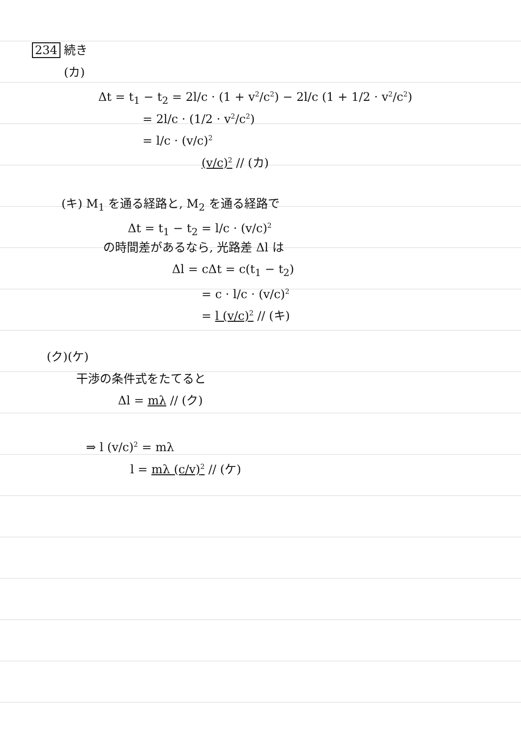234 続き
(カ)
Δt = t<sub>1</sub> − t<sub>2</sub> = 2l/c · (1 + v<sup>2</sup>/c<sup>2</sup>) − 2l/c (1 + 1/2 · v<sup>2</sup>/c<sup>2</sup>)
= 2l/c · (1/2 · v<sup>2</sup>/c<sup>2</sup>)
= l/c · (v/c)<sup>2</sup>
(v/c)<sup>2</sup> // (カ)
(キ) M<sub>1</sub> を通る経路と, M<sub>2</sub> を通る経路で
Δt = t<sub>1</sub> − t<sub>2</sub> = l/c · (v/c)<sup>2</sup>
の時間差があるなら, 光路差 Δl は
Δl = cΔt = c(t<sub>1</sub> − t<sub>2</sub>)
= c · l/c · (v/c)<sup>2</sup>
= l (v/c)<sup>2</sup> // (キ)
(ク)(ケ)
干渉の条件式をたてると
Δl = mλ // (ク)
⇒ l (v/c)<sup>2</sup> = mλ
l = mλ (c/v)<sup>2</sup> // (ケ)